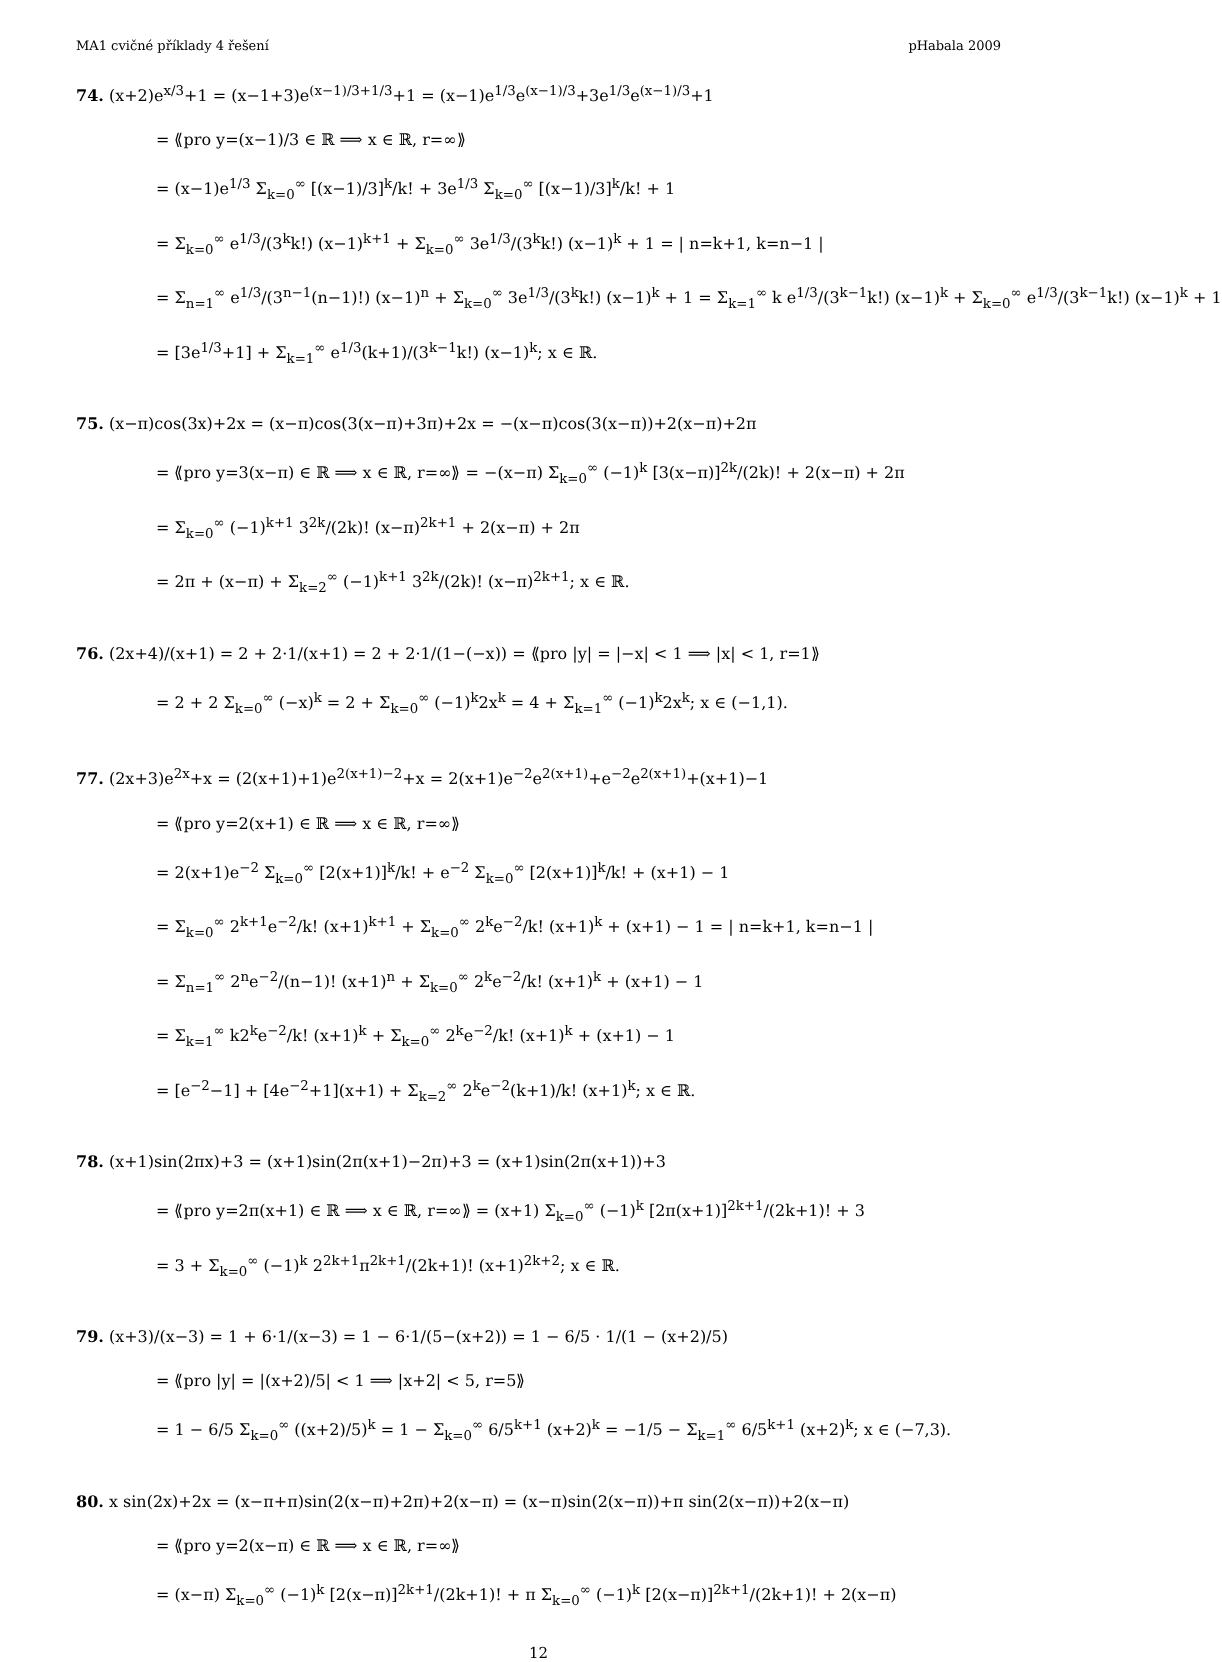MA1 cvičné příklady 4 řešení pHabala 2009
74. (x+2)e<sup>x/3</sup>+1 = (x−1+3)e<sup>(x−1)/3+1/3</sup>+1 = (x−1)e<sup>1/3</sup>e<sup>(x−1)/3</sup>+3e<sup>1/3</sup>e<sup>(x−1)/3</sup>+1
= ⟪pro y=(x−1)/3 ∈ ℝ ⟹ x ∈ ℝ, r=∞⟫
= (x−1)e<sup>1/3</sup> Σ<sub>k=0</sub><sup>∞</sup> [(x−1)/3]<sup>k</sup>/k! + 3e<sup>1/3</sup> Σ<sub>k=0</sub><sup>∞</sup> [(x−1)/3]<sup>k</sup>/k! + 1
= Σ<sub>k=0</sub><sup>∞</sup> e<sup>1/3</sup>/(3<sup>k</sup>k!) (x−1)<sup>k+1</sup> + Σ<sub>k=0</sub><sup>∞</sup> 3e<sup>1/3</sup>/(3<sup>k</sup>k!) (x−1)<sup>k</sup> + 1 = | n=k+1, k=n−1 |
= Σ<sub>n=1</sub><sup>∞</sup> e<sup>1/3</sup>/(3<sup>n−1</sup>(n−1)!) (x−1)<sup>n</sup> + Σ<sub>k=0</sub><sup>∞</sup> 3e<sup>1/3</sup>/(3<sup>k</sup>k!) (x−1)<sup>k</sup> + 1 = Σ<sub>k=1</sub><sup>∞</sup> k e<sup>1/3</sup>/(3<sup>k−1</sup>k!) (x−1)<sup>k</sup> + Σ<sub>k=0</sub><sup>∞</sup> e<sup>1/3</sup>/(3<sup>k−1</sup>k!) (x−1)<sup>k</sup> + 1
= [3e<sup>1/3</sup>+1] + Σ<sub>k=1</sub><sup>∞</sup> e<sup>1/3</sup>(k+1)/(3<sup>k−1</sup>k!) (x−1)<sup>k</sup>; x ∈ ℝ.
75. (x−π)cos(3x)+2x = (x−π)cos(3(x−π)+3π)+2x = −(x−π)cos(3(x−π))+2(x−π)+2π
= ⟪pro y=3(x−π) ∈ ℝ ⟹ x ∈ ℝ, r=∞⟫ = −(x−π) Σ<sub>k=0</sub><sup>∞</sup> (−1)<sup>k</sup> [3(x−π)]<sup>2k</sup>/(2k)! + 2(x−π) + 2π
= Σ<sub>k=0</sub><sup>∞</sup> (−1)<sup>k+1</sup> 3<sup>2k</sup>/(2k)! (x−π)<sup>2k+1</sup> + 2(x−π) + 2π
= 2π + (x−π) + Σ<sub>k=2</sub><sup>∞</sup> (−1)<sup>k+1</sup> 3<sup>2k</sup>/(2k)! (x−π)<sup>2k+1</sup>; x ∈ ℝ.
76. (2x+4)/(x+1) = 2 + 2·1/(x+1) = 2 + 2·1/(1−(−x)) = ⟪pro |y| = |−x| < 1 ⟹ |x| < 1, r=1⟫
= 2 + 2 Σ<sub>k=0</sub><sup>∞</sup> (−x)<sup>k</sup> = 2 + Σ<sub>k=0</sub><sup>∞</sup> (−1)<sup>k</sup>2x<sup>k</sup> = 4 + Σ<sub>k=1</sub><sup>∞</sup> (−1)<sup>k</sup>2x<sup>k</sup>; x ∈ (−1,1).
77. (2x+3)e<sup>2x</sup>+x = (2(x+1)+1)e<sup>2(x+1)−2</sup>+x = 2(x+1)e<sup>−2</sup>e<sup>2(x+1)</sup>+e<sup>−2</sup>e<sup>2(x+1)</sup>+(x+1)−1
= ⟪pro y=2(x+1) ∈ ℝ ⟹ x ∈ ℝ, r=∞⟫
= 2(x+1)e<sup>−2</sup> Σ<sub>k=0</sub><sup>∞</sup> [2(x+1)]<sup>k</sup>/k! + e<sup>−2</sup> Σ<sub>k=0</sub><sup>∞</sup> [2(x+1)]<sup>k</sup>/k! + (x+1) − 1
= Σ<sub>k=0</sub><sup>∞</sup> 2<sup>k+1</sup>e<sup>−2</sup>/k! (x+1)<sup>k+1</sup> + Σ<sub>k=0</sub><sup>∞</sup> 2<sup>k</sup>e<sup>−2</sup>/k! (x+1)<sup>k</sup> + (x+1) − 1 = | n=k+1, k=n−1 |
= Σ<sub>n=1</sub><sup>∞</sup> 2<sup>n</sup>e<sup>−2</sup>/(n−1)! (x+1)<sup>n</sup> + Σ<sub>k=0</sub><sup>∞</sup> 2<sup>k</sup>e<sup>−2</sup>/k! (x+1)<sup>k</sup> + (x+1) − 1
= Σ<sub>k=1</sub><sup>∞</sup> k2<sup>k</sup>e<sup>−2</sup>/k! (x+1)<sup>k</sup> + Σ<sub>k=0</sub><sup>∞</sup> 2<sup>k</sup>e<sup>−2</sup>/k! (x+1)<sup>k</sup> + (x+1) − 1
= [e<sup>−2</sup>−1] + [4e<sup>−2</sup>+1](x+1) + Σ<sub>k=2</sub><sup>∞</sup> 2<sup>k</sup>e<sup>−2</sup>(k+1)/k! (x+1)<sup>k</sup>; x ∈ ℝ.
78. (x+1)sin(2πx)+3 = (x+1)sin(2π(x+1)−2π)+3 = (x+1)sin(2π(x+1))+3
= ⟪pro y=2π(x+1) ∈ ℝ ⟹ x ∈ ℝ, r=∞⟫ = (x+1) Σ<sub>k=0</sub><sup>∞</sup> (−1)<sup>k</sup> [2π(x+1)]<sup>2k+1</sup>/(2k+1)! + 3
= 3 + Σ<sub>k=0</sub><sup>∞</sup> (−1)<sup>k</sup> 2<sup>2k+1</sup>π<sup>2k+1</sup>/(2k+1)! (x+1)<sup>2k+2</sup>; x ∈ ℝ.
79. (x+3)/(x−3) = 1 + 6·1/(x−3) = 1 − 6·1/(5−(x+2)) = 1 − 6/5 · 1/(1 − (x+2)/5)
= ⟪pro |y| = |(x+2)/5| < 1 ⟹ |x+2| < 5, r=5⟫
= 1 − 6/5 Σ<sub>k=0</sub><sup>∞</sup> ((x+2)/5)<sup>k</sup> = 1 − Σ<sub>k=0</sub><sup>∞</sup> 6/5<sup>k+1</sup> (x+2)<sup>k</sup> = −1/5 − Σ<sub>k=1</sub><sup>∞</sup> 6/5<sup>k+1</sup> (x+2)<sup>k</sup>; x ∈ (−7,3).
80. x sin(2x)+2x = (x−π+π)sin(2(x−π)+2π)+2(x−π) = (x−π)sin(2(x−π))+π sin(2(x−π))+2(x−π)
= ⟪pro y=2(x−π) ∈ ℝ ⟹ x ∈ ℝ, r=∞⟫
= (x−π) Σ<sub>k=0</sub><sup>∞</sup> (−1)<sup>k</sup> [2(x−π)]<sup>2k+1</sup>/(2k+1)! + π Σ<sub>k=0</sub><sup>∞</sup> (−1)<sup>k</sup> [2(x−π)]<sup>2k+1</sup>/(2k+1)! + 2(x−π)
12